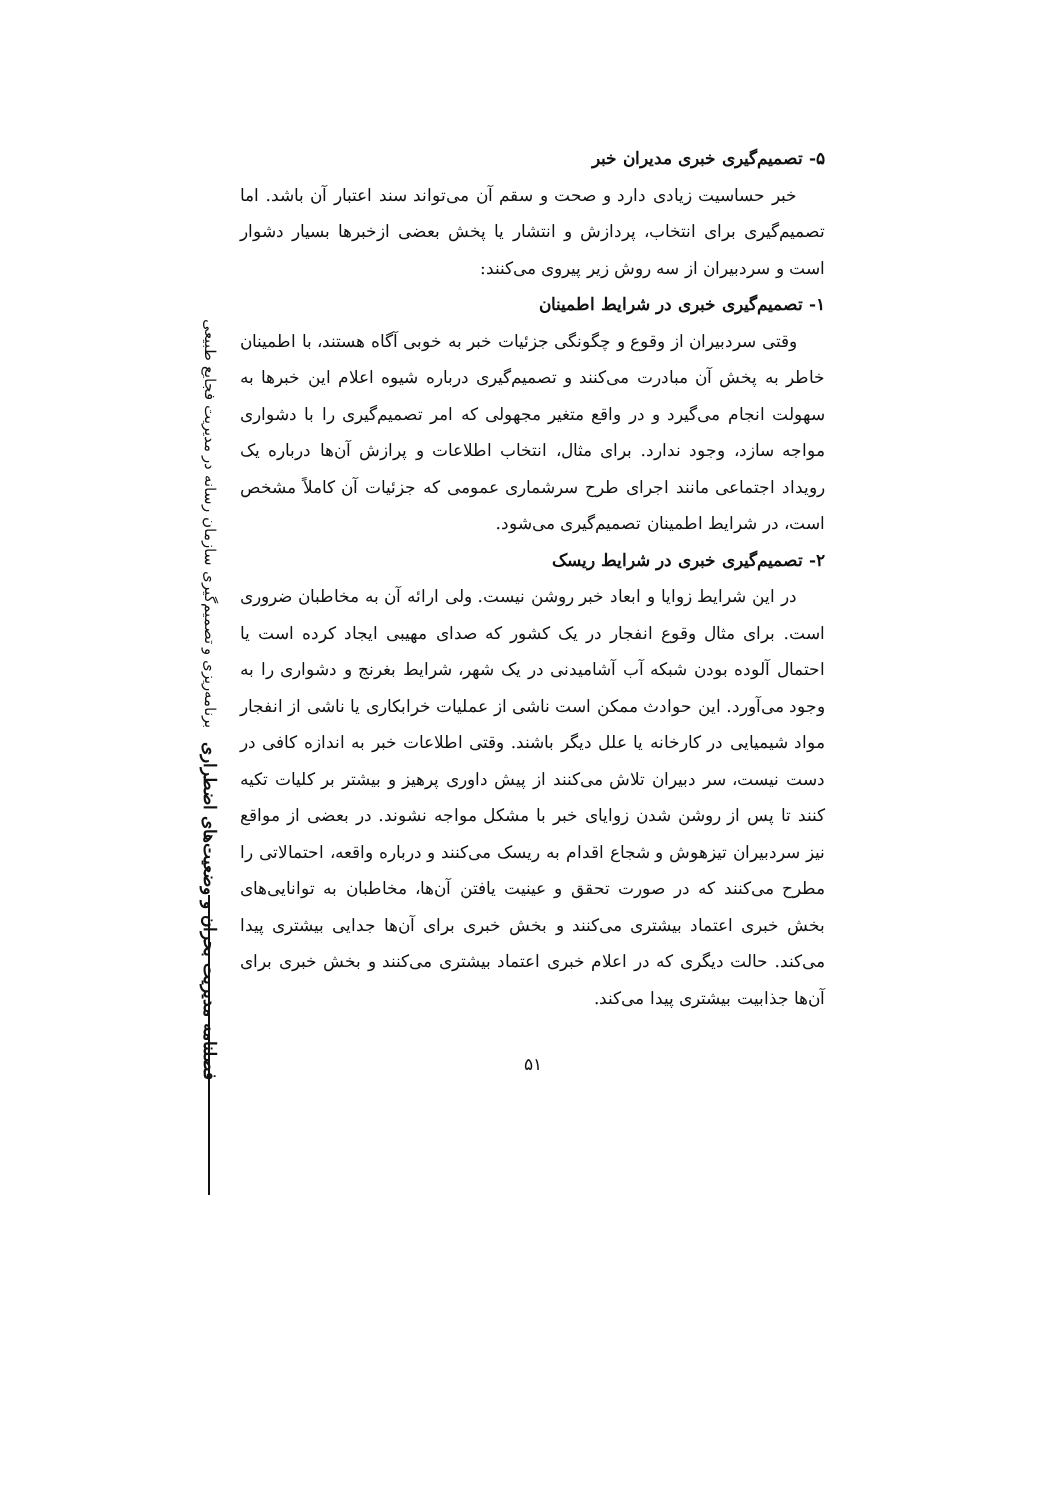فصلنامه مدیریت بحران و وضعیت‌های اضطراری برنامه‌ریزی و تصمیم‌گیری سازمان رسانه در مدیریت فجایع طبیعی
۵- تصمیم‌گیری خبری مدیران خبر
خبر حساسیت زیادی دارد و صحت و سقم آن می‌تواند سند اعتبار آن باشد. اما تصمیم‌گیری برای انتخاب، پردازش و انتشار یا پخش بعضی ازخبرها بسیار دشوار است و سردبیران از سه روش زیر پیروی می‌کنند:
۱- تصمیم‌گیری خبری در شرایط اطمینان
وقتی سردبیران از وقوع و چگونگی جزئیات خبر به خوبی آگاه هستند، با اطمینان خاطر به پخش آن مبادرت می‌کنند و تصمیم‌گیری درباره شیوه اعلام این خبرها به سهولت انجام می‌گیرد و در واقع متغیر مجهولی که امر تصمیم‌گیری را با دشواری مواجه سازد، وجود ندارد. برای مثال، انتخاب اطلاعات و پرازش آن‌ها درباره یک رویداد اجتماعی مانند اجرای طرح سرشماری عمومی که جزئیات آن کاملاً مشخص است، در شرایط اطمینان تصمیم‌گیری می‌شود.
۲- تصمیم‌گیری خبری در شرایط ریسک
در این شرایط زوایا و ابعاد خبر روشن نیست. ولی ارائه آن به مخاطبان ضروری است. برای مثال وقوع انفجار در یک کشور که صدای مهیبی ایجاد کرده است یا احتمال آلوده بودن شبکه آب آشامیدنی در یک شهر، شرایط بغرنج و دشواری را به وجود می‌آورد. این حوادث ممکن است ناشی از عملیات خرابکاری یا ناشی از انفجار مواد شیمیایی در کارخانه یا علل دیگر باشند. وقتی اطلاعات خبر به اندازه کافی در دست نیست، سر دبیران تلاش می‌کنند از پیش داوری پرهیز و بیشتر بر کلیات تکیه کنند تا پس از روشن شدن زوایای خبر با مشکل مواجه نشوند. در بعضی از مواقع نیز سردبیران تیزهوش و شجاع اقدام به ریسک می‌کنند و درباره واقعه، احتمالاتی را مطرح می‌کنند که در صورت تحقق و عینیت یافتن آن‌ها، مخاطبان به توانایی‌های بخش خبری اعتماد بیشتری می‌کنند و بخش خبری برای آن‌ها جدایی بیشتری پیدا می‌کند. حالت دیگری که در اعلام خبری اعتماد بیشتری می‌کنند و بخش خبری برای آن‌ها جذابیت بیشتری پیدا می‌کند.
۵۱